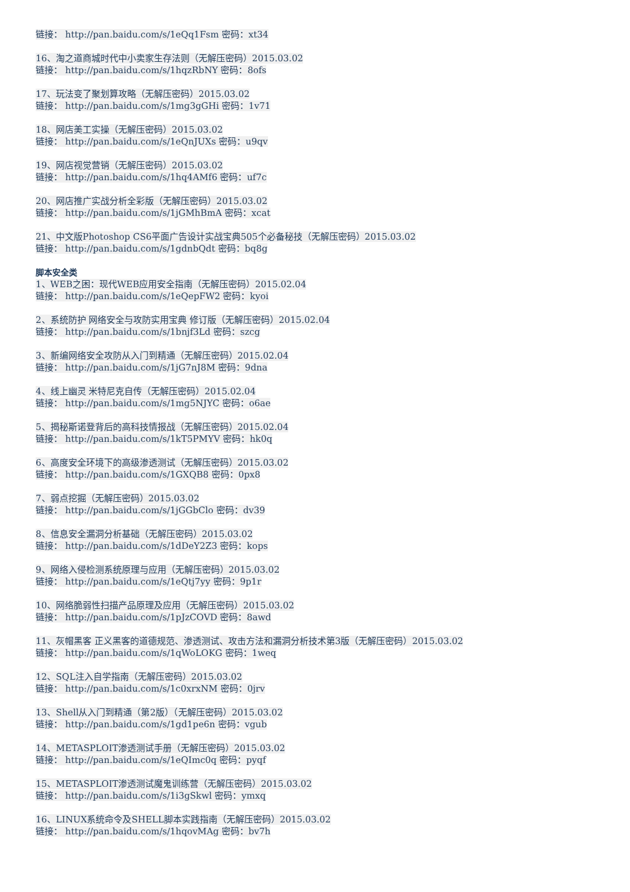链接： http://pan.baidu.com/s/1eQq1Fsm 密码：xt34
16、淘之道商城时代中小卖家生存法则（无解压密码）2015.03.02
链接： http://pan.baidu.com/s/1hqzRbNY 密码：8ofs
17、玩法变了聚划算攻略（无解压密码）2015.03.02
链接： http://pan.baidu.com/s/1mg3gGHi 密码：1v71
18、网店美工实操（无解压密码）2015.03.02
链接： http://pan.baidu.com/s/1eQnJUXs 密码：u9qv
19、网店视觉营销（无解压密码）2015.03.02
链接： http://pan.baidu.com/s/1hq4AMf6 密码：uf7c
20、网店推广实战分析全彩版（无解压密码）2015.03.02
链接： http://pan.baidu.com/s/1jGMhBmA 密码：xcat
21、中文版Photoshop CS6平面广告设计实战宝典505个必备秘技（无解压密码）2015.03.02
链接： http://pan.baidu.com/s/1gdnbQdt 密码：bq8g
脚本安全类
1、WEB之困：现代WEB应用安全指南（无解压密码）2015.02.04
链接： http://pan.baidu.com/s/1eQepFW2 密码：kyoi
2、系统防护 网络安全与攻防实用宝典 修订版（无解压密码）2015.02.04
链接： http://pan.baidu.com/s/1bnjf3Ld 密码：szcg
3、新编网络安全攻防从入门到精通（无解压密码）2015.02.04
链接： http://pan.baidu.com/s/1jG7nJ8M 密码：9dna
4、线上幽灵 米特尼克自传（无解压密码）2015.02.04
链接： http://pan.baidu.com/s/1mg5NJYC 密码：o6ae
5、揭秘斯诺登背后的高科技情报战（无解压密码）2015.02.04
链接： http://pan.baidu.com/s/1kT5PMYV 密码：hk0q
6、高度安全环境下的高级渗透测试（无解压密码）2015.03.02
链接： http://pan.baidu.com/s/1GXQB8 密码：0px8
7、弱点挖掘（无解压密码）2015.03.02
链接： http://pan.baidu.com/s/1jGGbClo 密码：dv39
8、信息安全漏洞分析基础（无解压密码）2015.03.02
链接： http://pan.baidu.com/s/1dDeY2Z3 密码：kops
9、网络入侵检测系统原理与应用（无解压密码）2015.03.02
链接： http://pan.baidu.com/s/1eQtj7yy 密码：9p1r
10、网络脆弱性扫描产品原理及应用（无解压密码）2015.03.02
链接： http://pan.baidu.com/s/1pJzCOVD 密码：8awd
11、灰帽黑客 正义黑客的道德规范、渗透测试、攻击方法和漏洞分析技术第3版（无解压密码）2015.03.02
链接： http://pan.baidu.com/s/1qWoLOKG 密码：1weq
12、SQL注入自学指南（无解压密码）2015.03.02
链接： http://pan.baidu.com/s/1c0xrxNM 密码：0jrv
13、Shell从入门到精通（第2版）（无解压密码）2015.03.02
链接： http://pan.baidu.com/s/1gd1pe6n 密码：vgub
14、METASPLOIT渗透测试手册（无解压密码）2015.03.02
链接： http://pan.baidu.com/s/1eQImc0q 密码：pyqf
15、METASPLOIT渗透测试魔鬼训练营（无解压密码）2015.03.02
链接： http://pan.baidu.com/s/1i3gSkwl 密码：ymxq
16、LINUX系统命令及SHELL脚本实践指南（无解压密码）2015.03.02
链接： http://pan.baidu.com/s/1hqovMAg 密码：bv7h